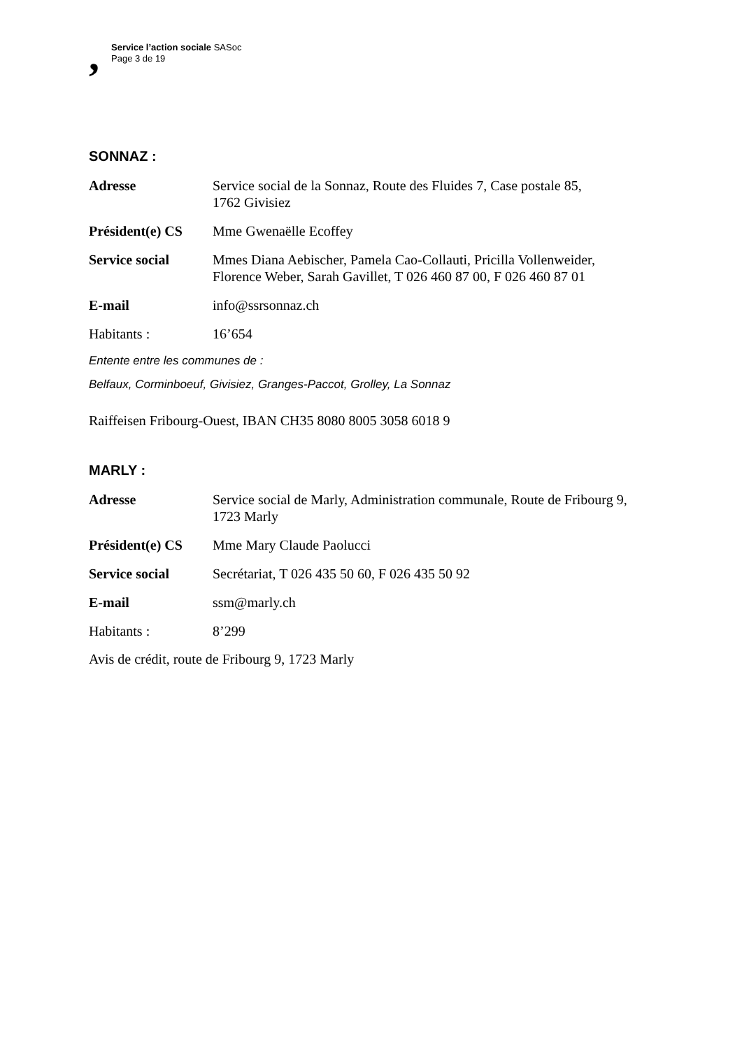,
Service l’action sociale SASoc
Page 3 de 19
SONNAZ :
| Adresse | Service social de la Sonnaz, Route des Fluides 7, Case postale 85, 1762 Givisiez |
| Président(e) CS | Mme Gwenaëlle Ecoffey |
| Service social | Mmes Diana Aebischer, Pamela Cao-Collauti, Pricilla Vollenweider, Florence Weber, Sarah Gavillet, T 026 460 87 00, F 026 460 87 01 |
| E-mail | info@ssrsonnaz.ch |
| Habitants : | 16’654 |
Entente entre les communes de :
Belfaux, Corminboeuf, Givisiez, Granges-Paccot, Grolley, La Sonnaz
Raiffeisen Fribourg-Ouest, IBAN CH35 8080 8005 3058 6018 9
MARLY :
| Adresse | Service social de Marly, Administration communale, Route de Fribourg 9, 1723 Marly |
| Président(e) CS | Mme Mary Claude Paolucci |
| Service social | Secrétariat, T 026 435 50 60, F 026 435 50 92 |
| E-mail | ssm@marly.ch |
| Habitants : | 8’299 |
Avis de crédit, route de Fribourg 9, 1723 Marly